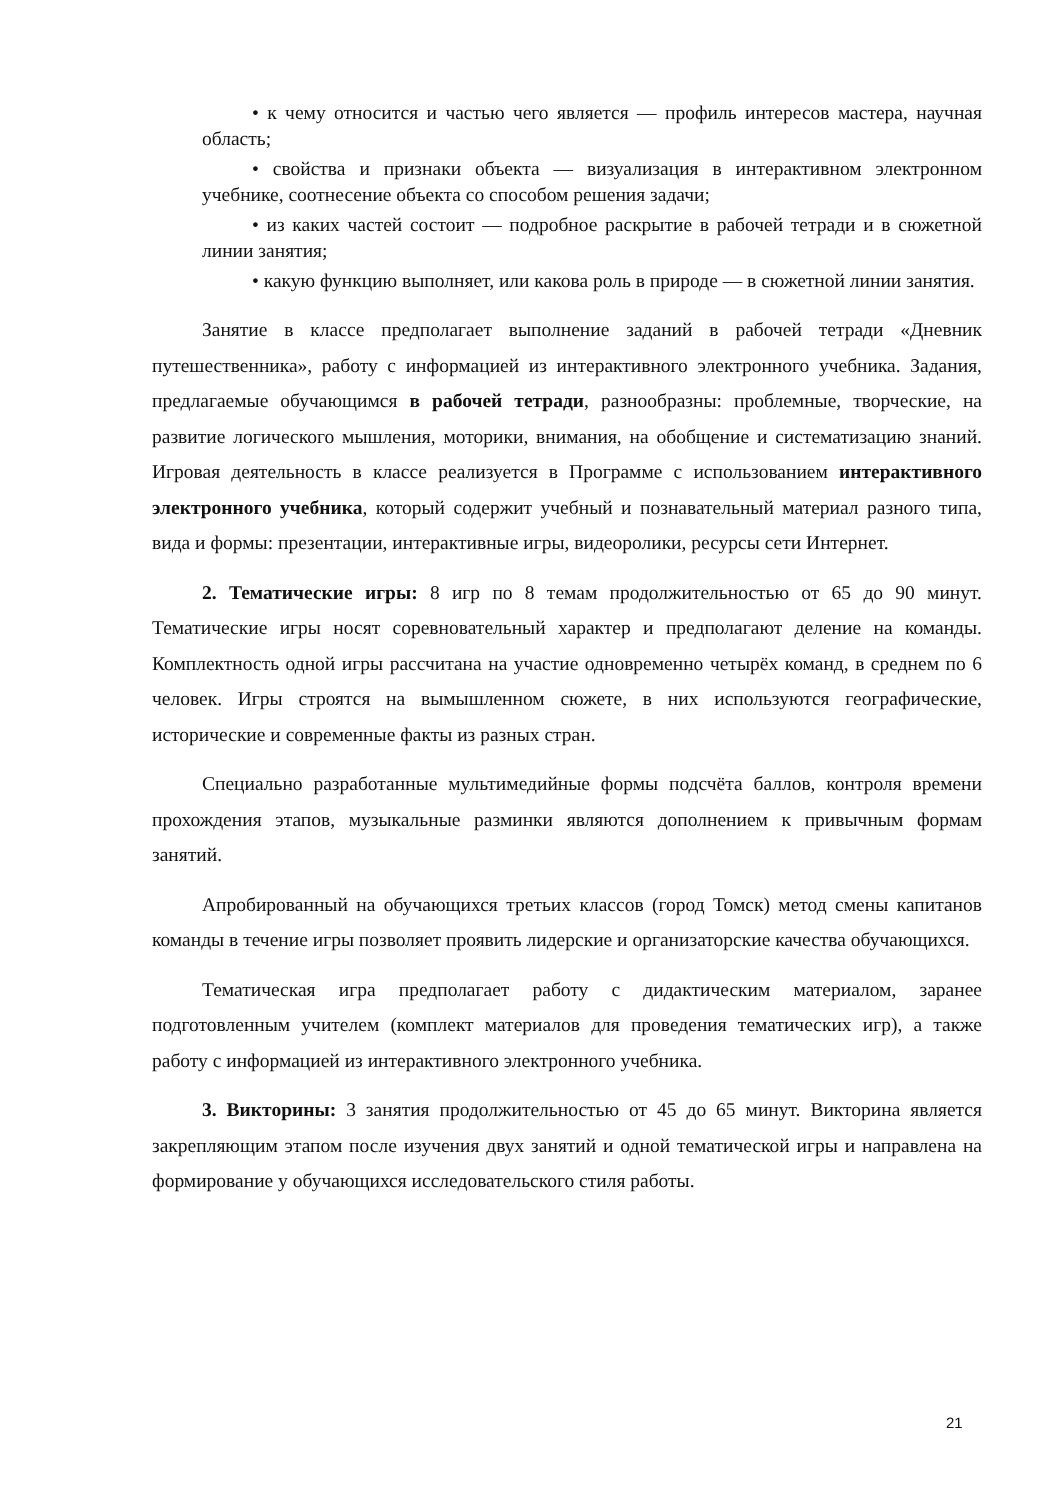• к чему относится и частью чего является — профиль интересов мастера, научная область;
• свойства и признаки объекта — визуализация в интерактивном электронном учебнике, соотнесение объекта со способом решения задачи;
• из каких частей состоит — подробное раскрытие в рабочей тетради и в сюжетной линии занятия;
• какую функцию выполняет, или какова роль в природе — в сюжетной линии занятия.
Занятие в классе предполагает выполнение заданий в рабочей тетради «Дневник путешественника», работу с информацией из интерактивного электронного учебника. Задания, предлагаемые обучающимся в рабочей тетради, разнообразны: проблемные, творческие, на развитие логического мышления, моторики, внимания, на обобщение и систематизацию знаний. Игровая деятельность в классе реализуется в Программе с использованием интерактивного электронного учебника, который содержит учебный и познавательный материал разного типа, вида и формы: презентации, интерактивные игры, видеоролики, ресурсы сети Интернет.
2. Тематические игры: 8 игр по 8 темам продолжительностью от 65 до 90 минут. Тематические игры носят соревновательный характер и предполагают деление на команды. Комплектность одной игры рассчитана на участие одновременно четырёх команд, в среднем по 6 человек. Игры строятся на вымышленном сюжете, в них используются географические, исторические и современные факты из разных стран.
Специально разработанные мультимедийные формы подсчёта баллов, контроля времени прохождения этапов, музыкальные разминки являются дополнением к привычным формам занятий.
Апробированный на обучающихся третьих классов (город Томск) метод смены капитанов команды в течение игры позволяет проявить лидерские и организаторские качества обучающихся.
Тематическая игра предполагает работу с дидактическим материалом, заранее подготовленным учителем (комплект материалов для проведения тематических игр), а также работу с информацией из интерактивного электронного учебника.
3. Викторины: 3 занятия продолжительностью от 45 до 65 минут. Викторина является закрепляющим этапом после изучения двух занятий и одной тематической игры и направлена на формирование у обучающихся исследовательского стиля работы.
21